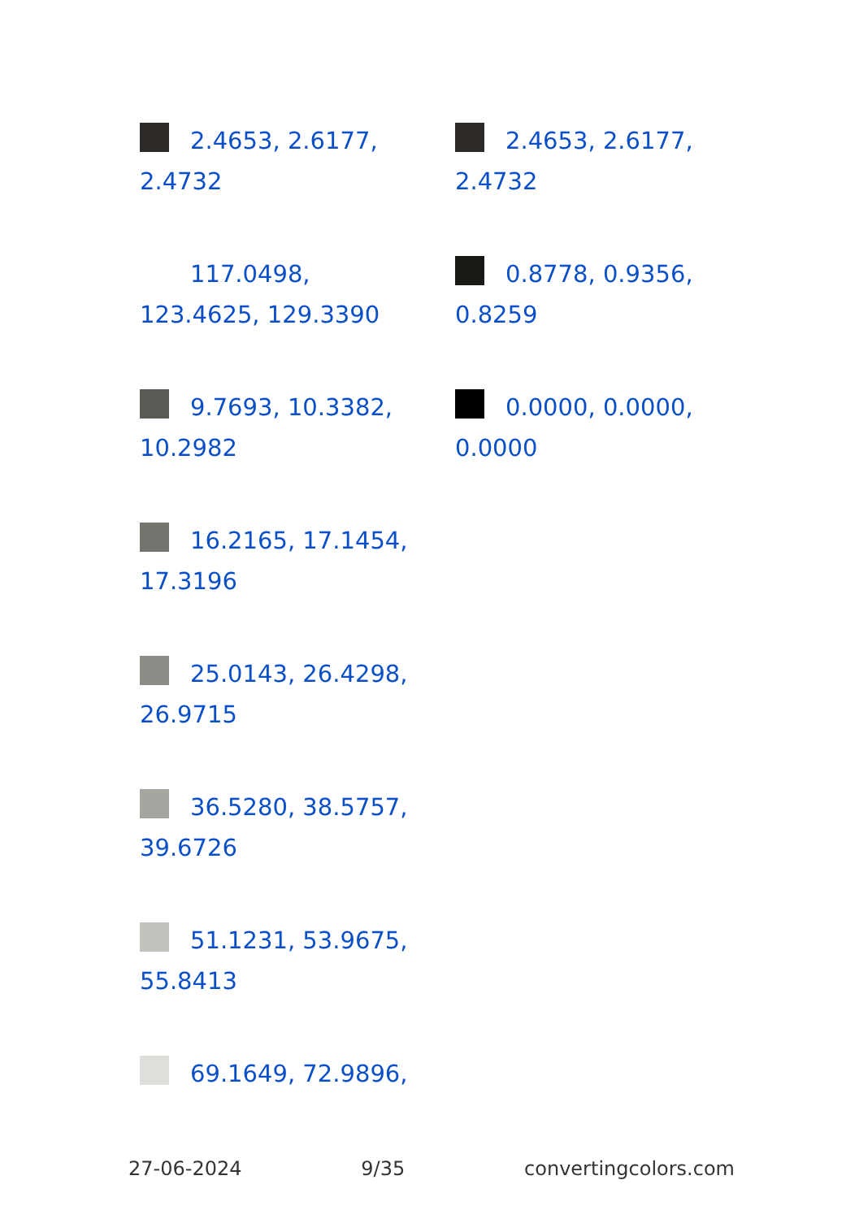2.4653, 2.6177,
2.4732
2.4653, 2.6177,
2.4732
117.0498,
123.4625, 129.3390
0.8778, 0.9356,
0.8259
9.7693, 10.3382,
10.2982
0.0000, 0.0000,
0.0000
16.2165, 17.1454,
17.3196
25.0143, 26.4298,
26.9715
36.5280, 38.5757,
39.6726
51.1231, 53.9675,
55.8413
69.1649, 72.9896,
27-06-2024 9/35 convertingcolors.com